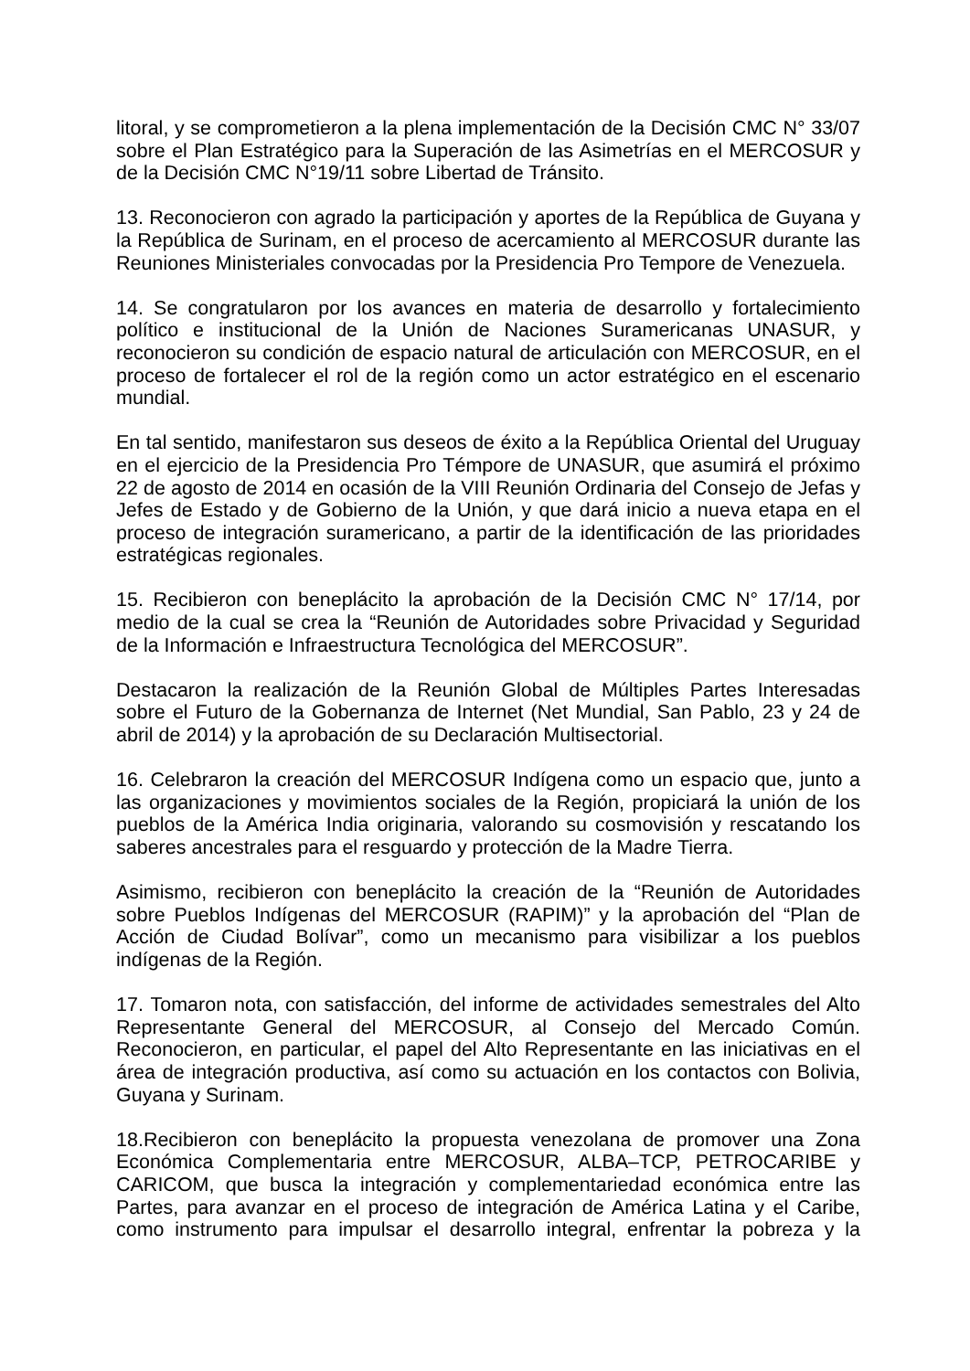litoral, y se comprometieron a la plena implementación de la Decisión CMC N° 33/07 sobre el Plan Estratégico para la Superación de las Asimetrías en el MERCOSUR y de la Decisión CMC N°19/11 sobre Libertad de Tránsito.
13. Reconocieron con agrado la participación y aportes de la República de Guyana y la República de Surinam, en el proceso de acercamiento al MERCOSUR durante las Reuniones Ministeriales convocadas por la Presidencia Pro Tempore de Venezuela.
14. Se congratularon por los avances en materia de desarrollo y fortalecimiento político e institucional de la Unión de Naciones Suramericanas UNASUR, y reconocieron su condición de espacio natural de articulación con MERCOSUR, en el proceso de fortalecer el rol de la región como un actor estratégico en el escenario mundial.
En tal sentido, manifestaron sus deseos de éxito a la República Oriental del Uruguay en el ejercicio de la Presidencia Pro Témpore de UNASUR, que asumirá el próximo 22 de agosto de 2014 en ocasión de la VIII Reunión Ordinaria del Consejo de Jefas y Jefes de Estado y de Gobierno de la Unión, y que dará inicio a nueva etapa en el proceso de integración suramericano, a partir de la identificación de las prioridades estratégicas regionales.
15. Recibieron con beneplácito la aprobación de la Decisión CMC N° 17/14, por medio de la cual se crea la “Reunión de Autoridades sobre Privacidad y Seguridad de la Información e Infraestructura Tecnológica del MERCOSUR”.
Destacaron la realización de la Reunión Global de Múltiples Partes Interesadas sobre el Futuro de la Gobernanza de Internet (Net Mundial, San Pablo, 23 y 24 de abril de 2014) y la aprobación de su Declaración Multisectorial.
16. Celebraron la creación del MERCOSUR Indígena como un espacio que, junto a las organizaciones y movimientos sociales de la Región, propiciará la unión de los pueblos de la América India originaria, valorando su cosmovisión y rescatando los saberes ancestrales para el resguardo y protección de la Madre Tierra.
Asimismo, recibieron con beneplácito la creación de la “Reunión de Autoridades sobre Pueblos Indígenas del MERCOSUR (RAPIM)” y la aprobación del “Plan de Acción de Ciudad Bolívar”, como un mecanismo para visibilizar a los pueblos indígenas de la Región.
17. Tomaron nota, con satisfacción, del informe de actividades semestrales del Alto Representante General del MERCOSUR, al Consejo del Mercado Común. Reconocieron, en particular, el papel del Alto Representante en las iniciativas en el área de integración productiva, así como su actuación en los contactos con Bolivia, Guyana y Surinam.
18.Recibieron con beneplácito la propuesta venezolana de promover una Zona Económica Complementaria entre MERCOSUR, ALBA–TCP, PETROCARIBE y CARICOM, que busca la integración y complementariedad económica entre las Partes, para avanzar en el proceso de integración de América Latina y el Caribe, como instrumento para impulsar el desarrollo integral, enfrentar la pobreza y la